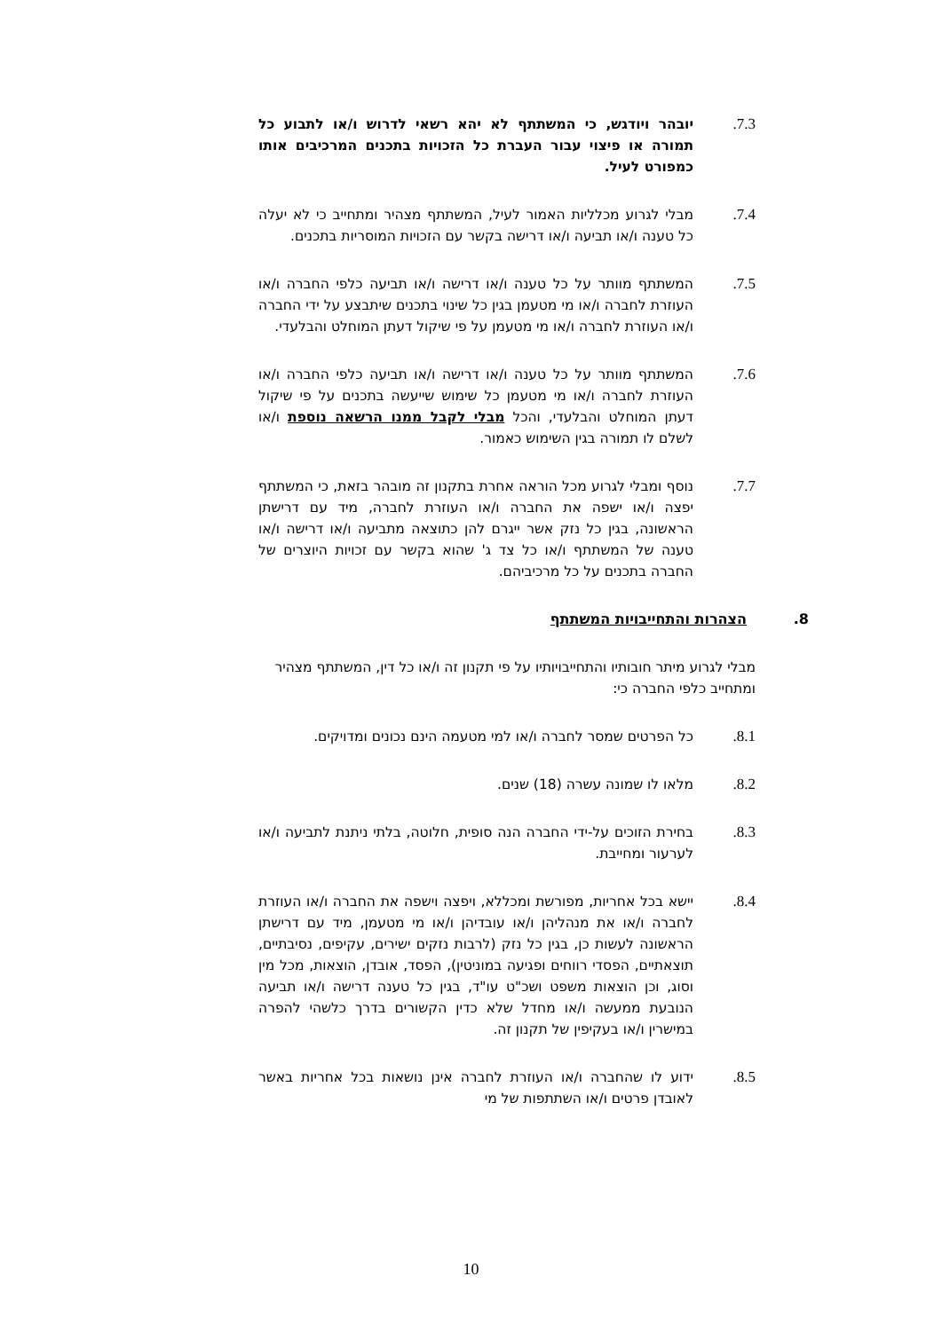7.3. יובהר ויודגש, כי המשתתף לא יהא רשאי לדרוש ו/או לתבוע כל תמורה או פיצוי עבור העברת כל הזכויות בתכנים המרכיבים אותו כמפורט לעיל.
7.4. מבלי לגרוע מכלליות האמור לעיל, המשתתף מצהיר ומתחייב כי לא יעלה כל טענה ו/או תביעה ו/או דרישה בקשר עם הזכויות המוסריות בתכנים.
7.5. המשתתף מוותר על כל טענה ו/או דרישה ו/או תביעה כלפי החברה ו/או העוזרת לחברה ו/או מי מטעמן בגין כל שינוי בתכנים שיתבצע על ידי החברה ו/או העוזרת לחברה ו/או מי מטעמן על פי שיקול דעתן המוחלט והבלעדי.
7.6. המשתתף מוותר על כל טענה ו/או דרישה ו/או תביעה כלפי החברה ו/או העוזרת לחברה ו/או מי מטעמן כל שימוש שייעשה בתכנים על פי שיקול דעתן המוחלט והבלעדי, והכל מבלי לקבל ממנו הרשאה נוספת ו/או לשלם לו תמורה בגין השימוש כאמור.
7.7. נוסף ומבלי לגרוע מכל הוראה אחרת בתקנון זה מובהר בזאת, כי המשתתף יפצה ו/או ישפה את החברה ו/או העוזרת לחברה, מיד עם דרישתן הראשונה, בגין כל נזק אשר ייגרם להן כתוצאה מתביעה ו/או דרישה ו/או טענה של המשתתף ו/או כל צד ג' שהוא בקשר עם זכויות היוצרים של החברה בתכנים על כל מרכיביהם.
8. הצהרות והתחייבויות המשתתף
מבלי לגרוע מיתר חובותיו והתחייבויותיו על פי תקנון זה ו/או כל דין, המשתתף מצהיר ומתחייב כלפי החברה כי:
8.1. כל הפרטים שמסר לחברה ו/או למי מטעמה הינם נכונים ומדויקים.
8.2. מלאו לו שמונה עשרה (18) שנים.
8.3. בחירת הזוכים על-ידי החברה הנה סופית, חלוטה, בלתי ניתנת לתביעה ו/או לערעור ומחייבת.
8.4. יישא בכל אחריות, מפורשת ומכללא, ויפצה וישפה את החברה ו/או העוזרת לחברה ו/או את מנהליהן ו/או עובדיהן ו/או מי מטעמן, מיד עם דרישתן הראשונה לעשות כן, בגין כל נזק (לרבות נזקים ישירים, עקיפים, נסיבתיים, תוצאתיים, הפסדי רווחים ופגיעה במוניטין), הפסד, אובדן, הוצאות, מכל מין וסוג, וכן הוצאות משפט ושכ"ט עו"ד, בגין כל טענה דרישה ו/או תביעה הנובעת ממעשה ו/או מחדל שלא כדין הקשורים בדרך כלשהי להפרה במישרין ו/או בעקיפין של תקנון זה.
8.5. ידוע לו שהחברה ו/או העוזרת לחברה אינן נושאות בכל אחריות באשר לאובדן פרטים ו/או השתתפות של מי
10